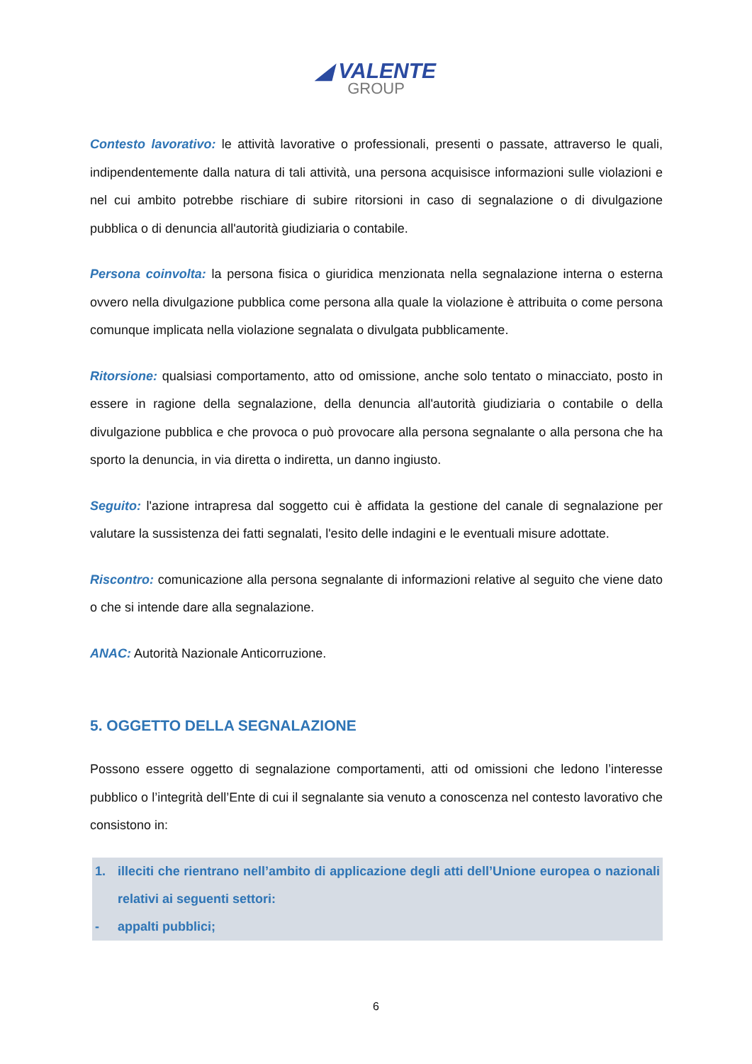◢ VALENTE
GROUP
Contesto lavorativo: le attività lavorative o professionali, presenti o passate, attraverso le quali, indipendentemente dalla natura di tali attività, una persona acquisisce informazioni sulle violazioni e nel cui ambito potrebbe rischiare di subire ritorsioni in caso di segnalazione o di divulgazione pubblica o di denuncia all'autorità giudiziaria o contabile.
Persona coinvolta: la persona fisica o giuridica menzionata nella segnalazione interna o esterna ovvero nella divulgazione pubblica come persona alla quale la violazione è attribuita o come persona comunque implicata nella violazione segnalata o divulgata pubblicamente.
Ritorsione: qualsiasi comportamento, atto od omissione, anche solo tentato o minacciato, posto in essere in ragione della segnalazione, della denuncia all'autorità giudiziaria o contabile o della divulgazione pubblica e che provoca o può provocare alla persona segnalante o alla persona che ha sporto la denuncia, in via diretta o indiretta, un danno ingiusto.
Seguito: l'azione intrapresa dal soggetto cui è affidata la gestione del canale di segnalazione per valutare la sussistenza dei fatti segnalati, l'esito delle indagini e le eventuali misure adottate.
Riscontro: comunicazione alla persona segnalante di informazioni relative al seguito che viene dato o che si intende dare alla segnalazione.
ANAC: Autorità Nazionale Anticorruzione.
5. OGGETTO DELLA SEGNALAZIONE
Possono essere oggetto di segnalazione comportamenti, atti od omissioni che ledono l’interesse pubblico o l’integrità dell’Ente di cui il segnalante sia venuto a conoscenza nel contesto lavorativo che consistono in:
1. illeciti che rientrano nell’ambito di applicazione degli atti dell’Unione europea o nazionali relativi ai seguenti settori:
- appalti pubblici;
6